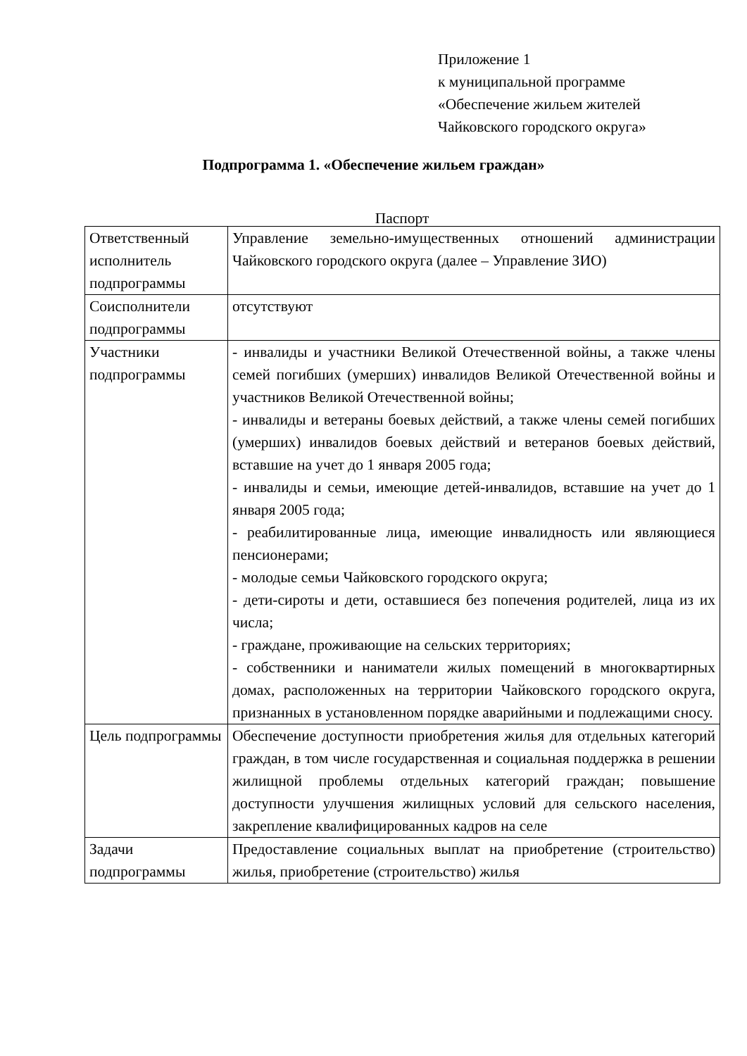Приложение 1
к муниципальной программе
«Обеспечение жильем жителей
Чайковского городского округа»
Подпрограмма 1. «Обеспечение жильем граждан»
Паспорт
| Ответственный исполнитель подпрограммы | Управление земельно-имущественных отношений администрации Чайковского городского округа (далее – Управление ЗИО) |
| Соисполнители подпрограммы | отсутствуют |
| Участники подпрограммы | - инвалиды и участники Великой Отечественной войны, а также члены семей погибших (умерших) инвалидов Великой Отечественной войны и участников Великой Отечественной войны; - инвалиды и ветераны боевых действий, а также члены семей погибших (умерших) инвалидов боевых действий и ветеранов боевых действий, вставшие на учет до 1 января 2005 года; - инвалиды и семьи, имеющие детей-инвалидов, вставшие на учет до 1 января 2005 года; - реабилитированные лица, имеющие инвалидность или являющиеся пенсионерами; - молодые семьи Чайковского городского округа; - дети-сироты и дети, оставшиеся без попечения родителей, лица из их числа; - граждане, проживающие на сельских территориях; - собственники и наниматели жилых помещений в многоквартирных домах, расположенных на территории Чайковского городского округа, признанных в установленном порядке аварийными и подлежащими сносу. |
| Цель подпрограммы | Обеспечение доступности приобретения жилья для отдельных категорий граждан, в том числе государственная и социальная поддержка в решении жилищной проблемы отдельных категорий граждан; повышение доступности улучшения жилищных условий для сельского населения, закрепление квалифицированных кадров на селе |
| Задачи подпрограммы | Предоставление социальных выплат на приобретение (строительство) жилья, приобретение (строительство) жилья |